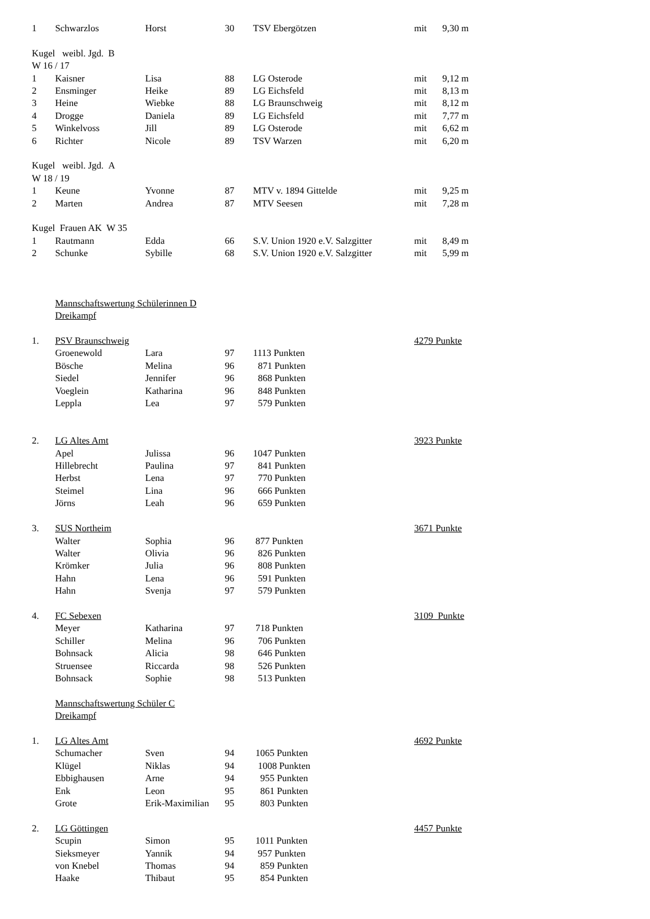| 1 | Schwarzlos | Horst | 30 | TSV Ebergötzen | mit | 9,30 m |
| Kugel weibl. Jgd. B | | | | | | |
| W 16 / 17 | | | | | | |
| 1 | Kaisner | Lisa | 88 | LG Osterode | mit | 9,12 m |
| 2 | Ensminger | Heike | 89 | LG Eichsfeld | mit | 8,13 m |
| 3 | Heine | Wiebke | 88 | LG Braunschweig | mit | 8,12 m |
| 4 | Drogge | Daniela | 89 | LG Eichsfeld | mit | 7,77 m |
| 5 | Winkelvoss | Jill | 89 | LG Osterode | mit | 6,62 m |
| 6 | Richter | Nicole | 89 | TSV Warzen | mit | 6,20 m |
| Kugel weibl. Jgd. A | | | | | | |
| W 18 / 19 | | | | | | |
| 1 | Keune | Yvonne | 87 | MTV v. 1894 Gittelde | mit | 9,25 m |
| 2 | Marten | Andrea | 87 | MTV Seesen | mit | 7,28 m |
| Kugel Frauen AK W 35 | | | | | | |
| 1 | Rautmann | Edda | 66 | S.V. Union 1920 e.V. Salzgitter | mit | 8,49 m |
| 2 | Schunke | Sybille | 68 | S.V. Union 1920 e.V. Salzgitter | mit | 5,99 m |
| | Mannschaftswertung Schülerinnen D | | | | | |
| | Dreikampf | | | | | |
| 1. | PSV Braunschweig | | | | 4279 Punkte | |
| | Groenewold | Lara | 97 | 1113 Punkten | | |
| | Bösche | Melina | 96 | 871 Punkten | | |
| | Siedel | Jennifer | 96 | 868 Punkten | | |
| | Voeglein | Katharina | 96 | 848 Punkten | | |
| | Leppla | Lea | 97 | 579 Punkten | | |
| 2. | LG Altes Amt | | | | 3923 Punkte | |
| | Apel | Julissa | 96 | 1047 Punkten | | |
| | Hillebrecht | Paulina | 97 | 841 Punkten | | |
| | Herbst | Lena | 97 | 770 Punkten | | |
| | Steimel | Lina | 96 | 666 Punkten | | |
| | Jörns | Leah | 96 | 659 Punkten | | |
| 3. | SUS Northeim | | | | 3671 Punkte | |
| | Walter | Sophia | 96 | 877 Punkten | | |
| | Walter | Olivia | 96 | 826 Punkten | | |
| | Krömker | Julia | 96 | 808 Punkten | | |
| | Hahn | Lena | 96 | 591 Punkten | | |
| | Hahn | Svenja | 97 | 579 Punkten | | |
| 4. | FC Sebexen | | | | 3109 Punkte | |
| | Meyer | Katharina | 97 | 718 Punkten | | |
| | Schiller | Melina | 96 | 706 Punkten | | |
| | Bohnsack | Alicia | 98 | 646 Punkten | | |
| | Struensee | Riccarda | 98 | 526 Punkten | | |
| | Bohnsack | Sophie | 98 | 513 Punkten | | |
| | Mannschaftswertung Schüler C | | | | | |
| | Dreikampf | | | | | |
| 1. | LG Altes Amt | | | | 4692 Punkte | |
| | Schumacher | Sven | 94 | 1065 Punkten | | |
| | Klügel | Niklas | 94 | 1008 Punkten | | |
| | Ebbighausen | Arne | 94 | 955 Punkten | | |
| | Enk | Leon | 95 | 861 Punkten | | |
| | Grote | Erik-Maximilian | 95 | 803 Punkten | | |
| 2. | LG Göttingen | | | | 4457 Punkte | |
| | Scupin | Simon | 95 | 1011 Punkten | | |
| | Sieksmeyer | Yannik | 94 | 957 Punkten | | |
| | von Knebel | Thomas | 94 | 859 Punkten | | |
| | Haake | Thibaut | 95 | 854 Punkten | | |